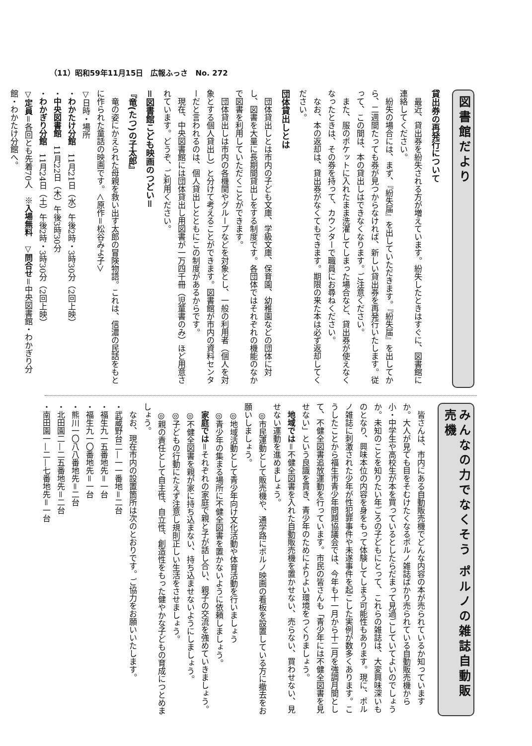（11）昭和59年11月15日　広報ふっさ　No. 272
図書館だより
貸出券の再発行について
　最近、貸出券を紛失される方が増えています。紛失したときはすぐに、図書館に連絡してください。
　紛失の場合には、まず、『紛失届』を出していただきます。『紛失届』を出してから、二週間たっても券が見つからなければ、新しい貸出券を再発行いたします。従って、この間は、本の貸出しはできなくなります。ご注意ください。
　また、服のポケットに入れたまま洗濯してしまった場合など、貸出券が使えなくなったときは、その券を持って、カウンターで職員にお尋ねください。
　なお、本の返却は、貸出券がなくてもできます。期限の来た本は必ず返却してください。
団体貸出しとは
　団体貸出しとは市内の子ども文庫、学級文庫、保育園、幼稚園などの団体に対し、図書を大量に長期間貸出しをする制度です。各団体ではそれぞれの機能のなかで図書を利用していただくことができます。
　団体貸出しは市内の各機関やグループなどを対象とし、一般の利用者（個人を対象とする個人貸出し）と分けて考えることができます。図書館が市内の資料センターだと言われるのは、個人貸出しとともにこの制度があるからです。
　現在、中央図書館には団体貸出し用図書が一万四千冊（児童書のみ）ほど用意されています。どうぞ、ご利用ください。
＝図書館こども映画のつどい＝
『竜(たつ)の子太郎』
　竜の姿にかえられた母親を救い出す太郎の冒険物語。これは、信濃の民話をもとに作られた童話の映画です。＜原作＝松谷みよ子＞
▽日時・場所
・わかたけ分館　11月21日（水）午後2時・3時30分（2回上映）
・中央図書館　11月22日（木）午後3時30分
・わかぎり分館　11月24日（土）午後2時・3時30分（2回上映）
▽定員＝各回とも先着70人　※入場無料　▽問合せ＝中央図書館・わかぎり分館・わかたけ分館へ。
みんなの力でなくそう ポルノの雑誌自動販売機
　皆さんは、市内にある自動販売機でどんな内容の本が売られているか知っていますか。大人が見ても目をそむけたくなるポルノ雑誌ばかり売られている自動販売機から小・中学生や高校生が本を買っているとしたらだまって見過ごしていてよいのでしょうか。未知のことを知りたい年ごろの子どもにとって、これらの雑誌は、大変興味深いものとなり、興味本位の内容を身をもって体験してしまう可能性もあります。現に、ポルノ雑誌に刺激された少年が性犯罪事件や未遂事件を起こした実例が数多くあります。こうしたことから福生市青少年問題協議会では、今年も十一月から十二月を強調月間として、不健全図書追放運動を行っています。市民の皆さんも「青少年には不健全図書を見せない」という良識を貫き、青少年のためによりよい環境をつくりましょう。
　地域では＝不健全図書を入れた自動販売機を置かせない、売らない、買わせない、見せない運動を進めましょう。
　◎市民運動として販売機や、通学路にポルノ映画の看板を設置している方に撤去をお願いしましょう。
　◎地域活動として青少年向け文化活動や体育活動を行いましょう
　◎青少年の集まる場所に不健全図書を置かないように依頼しましょう。
　家庭では＝それぞれの家庭で親と子が話し合い、親子の交流を強めていきましょう。
　◎不健全図書を親が家に持ち込まない、持ち込ませないようにしましょう。
　◎子どもの行動にたえず注意し規則正しい生活をさせましょう。
　◎親の責任として自主性、自立性、創造性をもった健やかな子どもの育成につとめましょう。
　なお、現在市内の設置箇所は次のとおりです。ご協力をお願いいたします。
・武蔵野台二—一一番地＝二台
・福生九一五番地先＝一台
・福生九一〇番地先＝一台
・熊川一〇八八番地先＝二台
・北田園二—二五番地先＝二台
・南田園一—二—七番地先＝一台